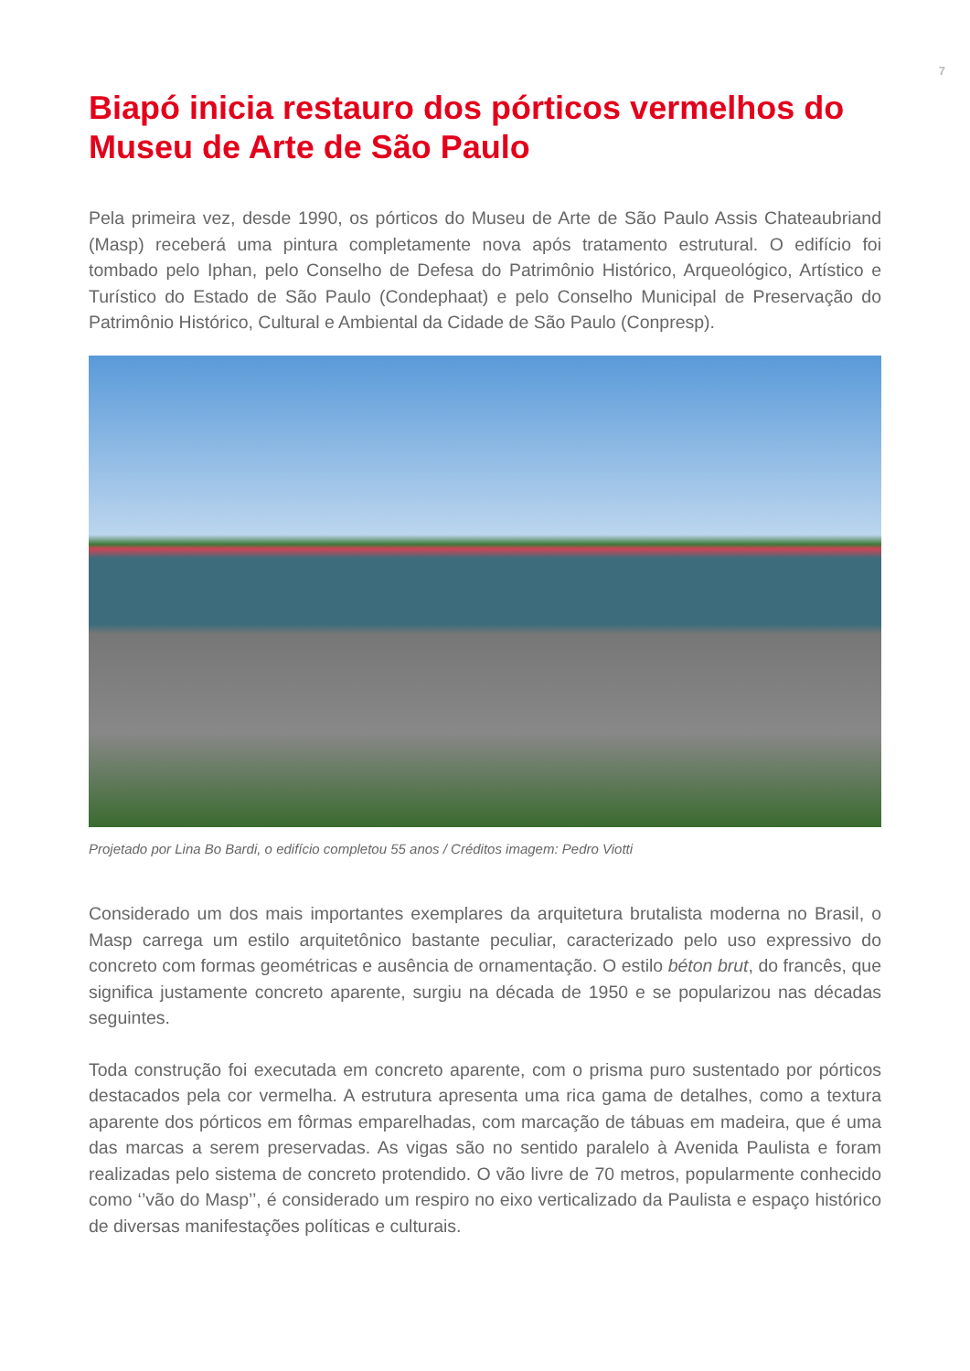7
Biapó inicia restauro dos pórticos vermelhos do Museu de Arte de São Paulo
Pela primeira vez, desde 1990, os pórticos do Museu de Arte de São Paulo Assis Chateaubriand (Masp) receberá uma pintura completamente nova após tratamento estrutural. O edifício foi tombado pelo Iphan, pelo Conselho de Defesa do Patrimônio Histórico, Arqueológico, Artístico e Turístico do Estado de São Paulo (Condephaat) e pelo Conselho Municipal de Preservação do Patrimônio Histórico, Cultural e Ambiental da Cidade de São Paulo (Conpresp).
Projetado por Lina Bo Bardi, o edifício completou 55 anos / Créditos imagem: Pedro Viotti
Considerado um dos mais importantes exemplares da arquitetura brutalista moderna no Brasil, o Masp carrega um estilo arquitetônico bastante peculiar, caracterizado pelo uso expressivo do concreto com formas geométricas e ausência de ornamentação. O estilo béton brut, do francês, que significa justamente concreto aparente, surgiu na década de 1950 e se popularizou nas décadas seguintes.
Toda construção foi executada em concreto aparente, com o prisma puro sustentado por pórticos destacados pela cor vermelha. A estrutura apresenta uma rica gama de detalhes, como a textura aparente dos pórticos em fôrmas emparelhadas, com marcação de tábuas em madeira, que é uma das marcas a serem preservadas. As vigas são no sentido paralelo à Avenida Paulista e foram realizadas pelo sistema de concreto protendido. O vão livre de 70 metros, popularmente conhecido como ‘’vão do Masp’’, é considerado um respiro no eixo verticalizado da Paulista e espaço histórico de diversas manifestações políticas e culturais.